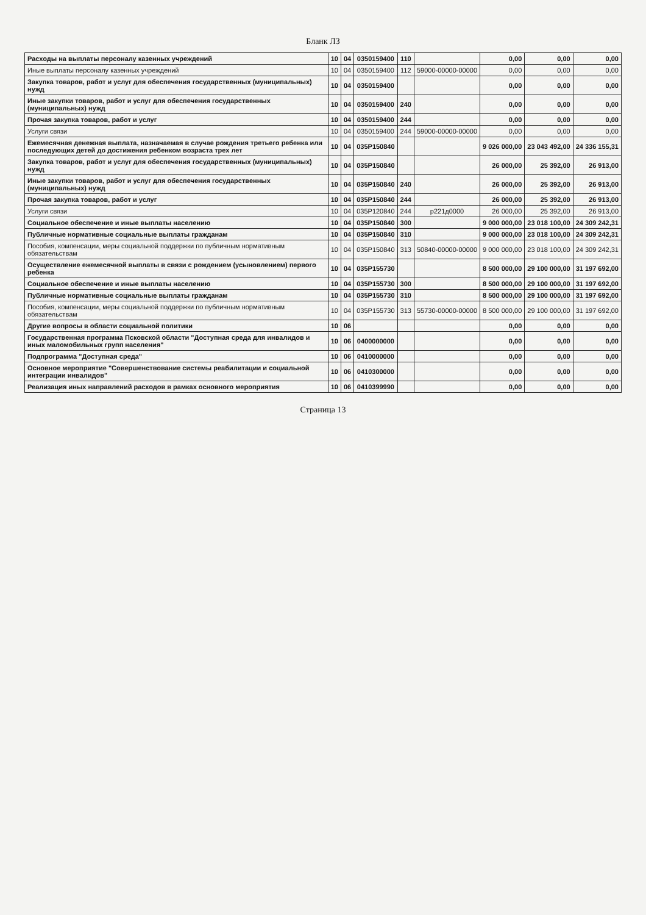Бланк ЛЗ
| Расходы на выплаты персоналу казенных учреждений | 10 | 04 | 0350159400 | 110 | | 0,00 | 0,00 | 0,00 |
| Иные выплаты персоналу казенных учреждений | 10 | 04 | 0350159400 | 112 | 59000-00000-00000 | 0,00 | 0,00 | 0,00 |
| Закупка товаров, работ и услуг для обеспечения государственных (муниципальных) нужд | 10 | 04 | 0350159400 | | | 0,00 | 0,00 | 0,00 |
| Иные закупки товаров, работ и услуг для обеспечения государственных (муниципальных) нужд | 10 | 04 | 0350159400 | 240 | | 0,00 | 0,00 | 0,00 |
| Прочая закупка товаров, работ и услуг | 10 | 04 | 0350159400 | 244 | | 0,00 | 0,00 | 0,00 |
| Услуги связи | 10 | 04 | 0350159400 | 244 | 59000-00000-00000 | 0,00 | 0,00 | 0,00 |
| Ежемесячная денежная выплата, назначаемая в случае рождения третьего ребенка или последующих детей до достижения ребенком возраста трех лет | 10 | 04 | 035P150840 | | | 9 026 000,00 | 23 043 492,00 | 24 336 155,31 |
| Закупка товаров, работ и услуг для обеспечения государственных (муниципальных) нужд | 10 | 04 | 035P150840 | | | 26 000,00 | 25 392,00 | 26 913,00 |
| Иные закупки товаров, работ и услуг для обеспечения государственных (муниципальных) нужд | 10 | 04 | 035P150840 | 240 | | 26 000,00 | 25 392,00 | 26 913,00 |
| Прочая закупка товаров, работ и услуг | 10 | 04 | 035P150840 | 244 | | 26 000,00 | 25 392,00 | 26 913,00 |
| Услуги связи | 10 | 04 | 035P120840 | 244 | p221д0000 | 26 000,00 | 25 392,00 | 26 913,00 |
| Социальное обеспечение и иные выплаты населению | 10 | 04 | 035P150840 | 300 | | 9 000 000,00 | 23 018 100,00 | 24 309 242,31 |
| Публичные нормативные социальные выплаты гражданам | 10 | 04 | 035P150840 | 310 | | 9 000 000,00 | 23 018 100,00 | 24 309 242,31 |
| Пособия, компенсации, меры социальной поддержки по публичным нормативным обязательствам | 10 | 04 | 035P150840 | 313 | 50840-00000-00000 | 9 000 000,00 | 23 018 100,00 | 24 309 242,31 |
| Осуществление ежемесячной выплаты в связи с рождением (усыновлением) первого ребенка | 10 | 04 | 035P155730 | | | 8 500 000,00 | 29 100 000,00 | 31 197 692,00 |
| Социальное обеспечение и иные выплаты населению | 10 | 04 | 035P155730 | 300 | | 8 500 000,00 | 29 100 000,00 | 31 197 692,00 |
| Публичные нормативные социальные выплаты гражданам | 10 | 04 | 035P155730 | 310 | | 8 500 000,00 | 29 100 000,00 | 31 197 692,00 |
| Пособия, компенсации, меры социальной поддержки по публичным нормативным обязательствам | 10 | 04 | 035P155730 | 313 | 55730-00000-00000 | 8 500 000,00 | 29 100 000,00 | 31 197 692,00 |
| Другие вопросы в области социальной политики | 10 | 06 | | | | 0,00 | 0,00 | 0,00 |
| Государственная программа Псковской области "Доступная среда для инвалидов и иных маломобильных групп населения" | 10 | 06 | 0400000000 | | | 0,00 | 0,00 | 0,00 |
| Подпрограмма "Доступная среда" | 10 | 06 | 0410000000 | | | 0,00 | 0,00 | 0,00 |
| Основное мероприятие "Совершенствование системы реабилитации и социальной интеграции инвалидов" | 10 | 06 | 0410300000 | | | 0,00 | 0,00 | 0,00 |
| Реализация иных направлений расходов в рамках основного мероприятия | 10 | 06 | 0410399990 | | | 0,00 | 0,00 | 0,00 |
Страница 13